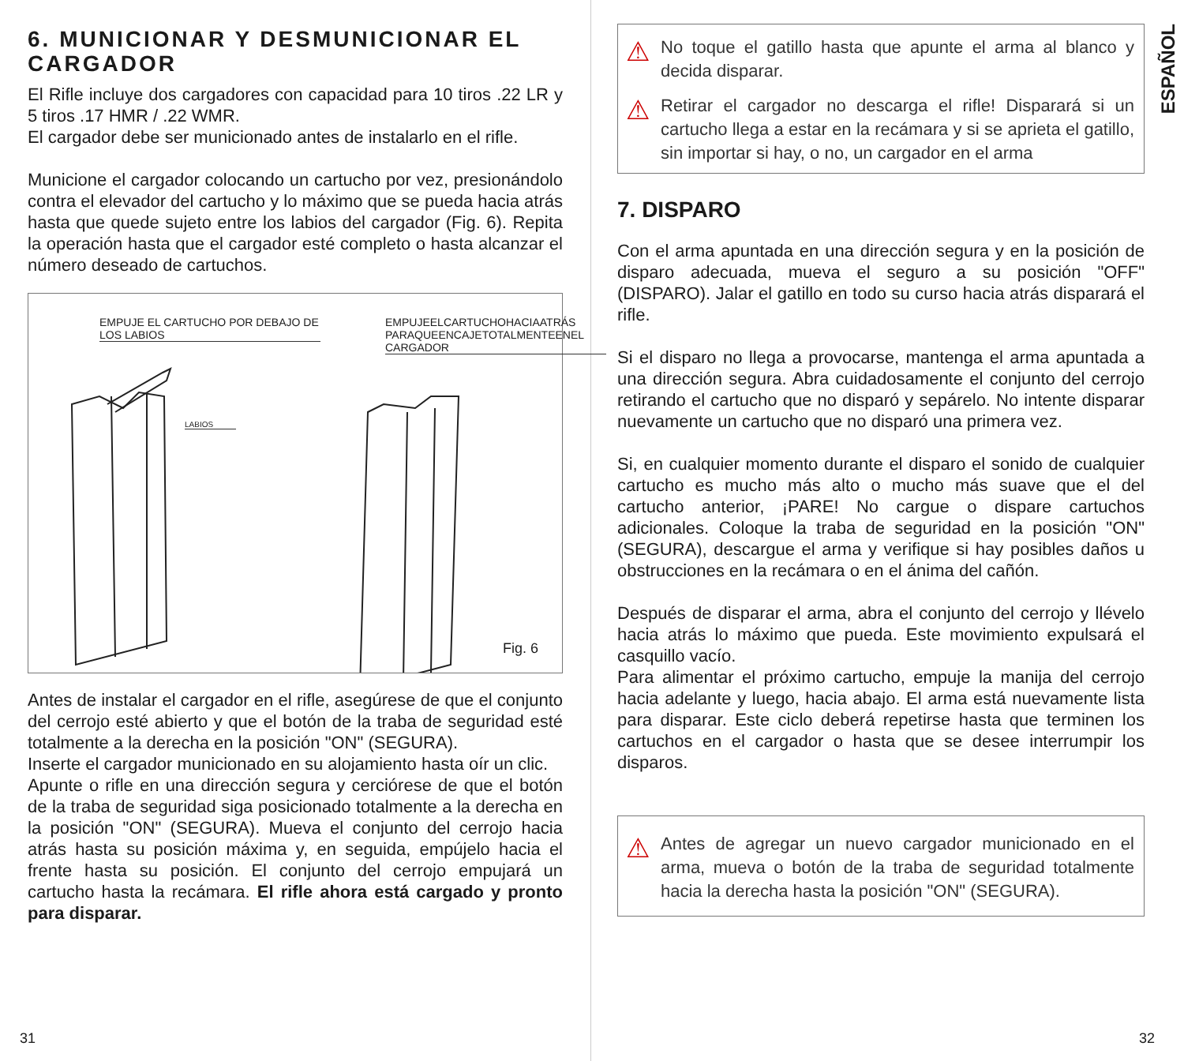6. MUNICIONAR Y DESMUNICIONAR EL CARGADOR
El Rifle incluye dos cargadores con capacidad para 10 tiros .22 LR y 5 tiros .17 HMR / .22 WMR.
El cargador debe ser municionado antes de instalarlo en el rifle.
Municione el cargador colocando un cartucho por vez, presionándolo contra el elevador del cartucho y lo máximo que se pueda hacia atrás hasta que quede sujeto entre los labios del cargador (Fig. 6). Repita la operación hasta que el cargador esté completo o hasta alcanzar el número deseado de cartuchos.
EMPUJE EL CARTUCHO POR DEBAJO DE LOS LABIOS
EMPUJEELCARTUCHOHACIAATRÁS PARAQUEENCAJETOTALMENTEENEL CARGADOR
LABIOS
Fig. 6
Antes de instalar el cargador en el rifle, asegúrese de que el conjunto del cerrojo esté abierto y que el botón de la traba de seguridad esté totalmente a la derecha en la posición "ON" (SEGURA).
Inserte el cargador municionado en su alojamiento hasta oír un clic.
Apunte o rifle en una dirección segura y cerciórese de que el botón de la traba de seguridad siga posicionado totalmente a la derecha en la posición "ON" (SEGURA). Mueva el conjunto del cerrojo hacia atrás hasta su posición máxima y, en seguida, empújelo hacia el frente hasta su posición. El conjunto del cerrojo empujará un cartucho hasta la recámara. El rifle ahora está cargado y pronto para disparar.
31
ESPAÑOL
⚠
No toque el gatillo hasta que apunte el arma al blanco y decida disparar.
⚠
Retirar el cargador no descarga el rifle! Disparará si un cartucho llega a estar en la recámara y si se aprieta el gatillo, sin importar si hay, o no, un cargador en el arma
7. DISPARO
Con el arma apuntada en una dirección segura y en la posición de disparo adecuada, mueva el seguro a su posición "OFF" (DISPARO). Jalar el gatillo en todo su curso hacia atrás disparará el rifle.
Si el disparo no llega a provocarse, mantenga el arma apuntada a una dirección segura. Abra cuidadosamente el conjunto del cerrojo retirando el cartucho que no disparó y sepárelo. No intente disparar nuevamente un cartucho que no disparó una primera vez.
Si, en cualquier momento durante el disparo el sonido de cualquier cartucho es mucho más alto o mucho más suave que el del cartucho anterior, ¡PARE! No cargue o dispare cartuchos adicionales. Coloque la traba de seguridad en la posición "ON" (SEGURA), descargue el arma y verifique si hay posibles daños u obstrucciones en la recámara o en el ánima del cañón.
Después de disparar el arma, abra el conjunto del cerrojo y llévelo hacia atrás lo máximo que pueda. Este movimiento expulsará el casquillo vacío.
Para alimentar el próximo cartucho, empuje la manija del cerrojo hacia adelante y luego, hacia abajo. El arma está nuevamente lista para disparar. Este ciclo deberá repetirse hasta que terminen los cartuchos en el cargador o hasta que se desee interrumpir los disparos.
⚠
Antes de agregar un nuevo cargador municionado en el arma, mueva o botón de la traba de seguridad totalmente hacia la derecha hasta la posición "ON" (SEGURA).
32